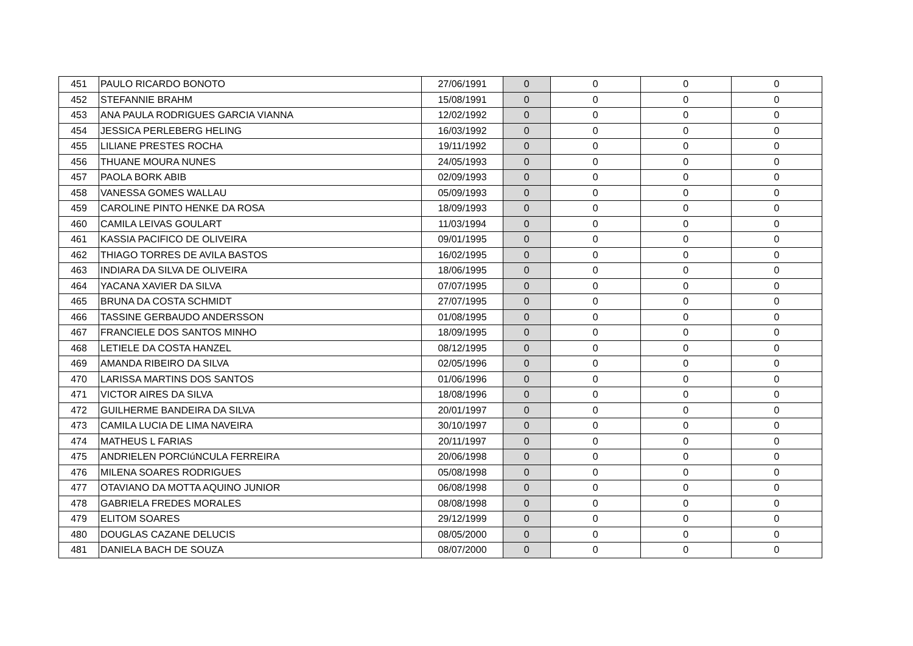| 451 | PAULO RICARDO BONOTO | 27/06/1991 | 0 | 0 | 0 | 0 |
| 452 | STEFANNIE BRAHM | 15/08/1991 | 0 | 0 | 0 | 0 |
| 453 | ANA PAULA RODRIGUES GARCIA VIANNA | 12/02/1992 | 0 | 0 | 0 | 0 |
| 454 | JESSICA PERLEBERG HELING | 16/03/1992 | 0 | 0 | 0 | 0 |
| 455 | LILIANE PRESTES ROCHA | 19/11/1992 | 0 | 0 | 0 | 0 |
| 456 | THUANE MOURA NUNES | 24/05/1993 | 0 | 0 | 0 | 0 |
| 457 | PAOLA BORK ABIB | 02/09/1993 | 0 | 0 | 0 | 0 |
| 458 | VANESSA GOMES WALLAU | 05/09/1993 | 0 | 0 | 0 | 0 |
| 459 | CAROLINE PINTO HENKE DA ROSA | 18/09/1993 | 0 | 0 | 0 | 0 |
| 460 | CAMILA LEIVAS GOULART | 11/03/1994 | 0 | 0 | 0 | 0 |
| 461 | KASSIA PACIFICO DE OLIVEIRA | 09/01/1995 | 0 | 0 | 0 | 0 |
| 462 | THIAGO TORRES DE AVILA BASTOS | 16/02/1995 | 0 | 0 | 0 | 0 |
| 463 | INDIARA DA SILVA DE OLIVEIRA | 18/06/1995 | 0 | 0 | 0 | 0 |
| 464 | YACANA XAVIER DA SILVA | 07/07/1995 | 0 | 0 | 0 | 0 |
| 465 | BRUNA DA COSTA SCHMIDT | 27/07/1995 | 0 | 0 | 0 | 0 |
| 466 | TASSINE GERBAUDO ANDERSSON | 01/08/1995 | 0 | 0 | 0 | 0 |
| 467 | FRANCIELE DOS SANTOS MINHO | 18/09/1995 | 0 | 0 | 0 | 0 |
| 468 | LETIELE DA COSTA HANZEL | 08/12/1995 | 0 | 0 | 0 | 0 |
| 469 | AMANDA RIBEIRO DA SILVA | 02/05/1996 | 0 | 0 | 0 | 0 |
| 470 | LARISSA MARTINS DOS SANTOS | 01/06/1996 | 0 | 0 | 0 | 0 |
| 471 | VICTOR AIRES DA SILVA | 18/08/1996 | 0 | 0 | 0 | 0 |
| 472 | GUILHERME BANDEIRA DA SILVA | 20/01/1997 | 0 | 0 | 0 | 0 |
| 473 | CAMILA LUCIA DE LIMA NAVEIRA | 30/10/1997 | 0 | 0 | 0 | 0 |
| 474 | MATHEUS L FARIAS | 20/11/1997 | 0 | 0 | 0 | 0 |
| 475 | ANDRIELEN PORCIúNCULA FERREIRA | 20/06/1998 | 0 | 0 | 0 | 0 |
| 476 | MILENA SOARES RODRIGUES | 05/08/1998 | 0 | 0 | 0 | 0 |
| 477 | OTAVIANO DA MOTTA AQUINO JUNIOR | 06/08/1998 | 0 | 0 | 0 | 0 |
| 478 | GABRIELA FREDES MORALES | 08/08/1998 | 0 | 0 | 0 | 0 |
| 479 | ELITOM SOARES | 29/12/1999 | 0 | 0 | 0 | 0 |
| 480 | DOUGLAS CAZANE DELUCIS | 08/05/2000 | 0 | 0 | 0 | 0 |
| 481 | DANIELA BACH DE SOUZA | 08/07/2000 | 0 | 0 | 0 | 0 |